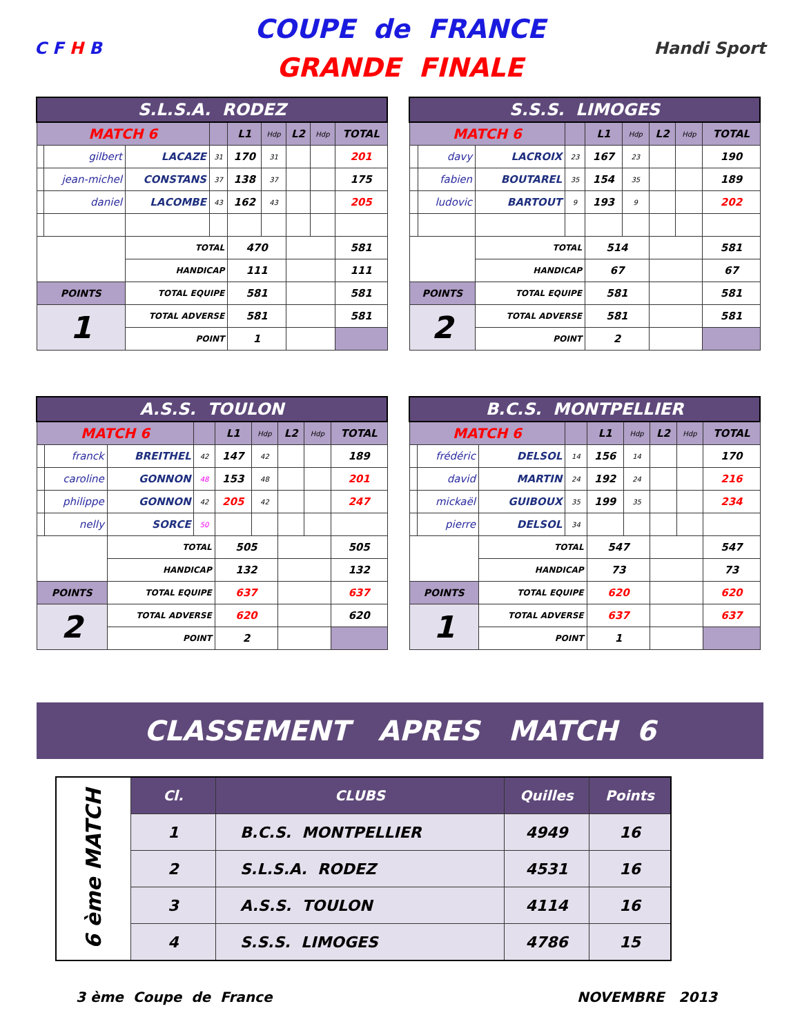C F H B
COUPE de FRANCE
GRANDE FINALE
Handi Sport
| S.L.S.A. RODEZ | | | | | | | | |
| MATCH 6 | | | | L1 | Hdp | L2 | Hdp | TOTAL |
| | gilbert | LACAZE | 31 | 170 | 31 | | | 201 |
| | jean-michel | CONSTANS | 37 | 138 | 37 | | | 175 |
| | daniel | LACOMBE | 43 | 162 | 43 | | | 205 |
| | | TOTAL | | 470 | | | | 581 |
| | | HANDICAP | | 111 | | | | 111 |
| POINTS | | TOTAL EQUIPE | | 581 | | | | 581 |
| 1 | | TOTAL ADVERSE | | 581 | | | | 581 |
| | | POINT | | 1 | | | | |
| S.S.S. LIMOGES | | | | | | | | |
| MATCH 6 | | | | L1 | Hdp | L2 | Hdp | TOTAL |
| | davy | LACROIX | 23 | 167 | 23 | | | 190 |
| | fabien | BOUTAREL | 35 | 154 | 35 | | | 189 |
| | ludovic | BARTOUT | 9 | 193 | 9 | | | 202 |
| | | TOTAL | | 514 | | | | 581 |
| | | HANDICAP | | 67 | | | | 67 |
| POINTS | | TOTAL EQUIPE | | 581 | | | | 581 |
| 2 | | TOTAL ADVERSE | | 581 | | | | 581 |
| | | POINT | | 2 | | | | |
| A.S.S. TOULON | | | | | | | | |
| MATCH 6 | | | | L1 | Hdp | L2 | Hdp | TOTAL |
| | franck | BREITHEL | 42 | 147 | 42 | | | 189 |
| | caroline | GONNON | 48 | 153 | 48 | | | 201 |
| | philippe | GONNON | 42 | 205 | 42 | | | 247 |
| | nelly | SORCE | 50 | | | | | |
| | | TOTAL | | 505 | | | | 505 |
| | | HANDICAP | | 132 | | | | 132 |
| POINTS | | TOTAL EQUIPE | | 637 | | | | 637 |
| 2 | | TOTAL ADVERSE | | 620 | | | | 620 |
| | | POINT | | 2 | | | | |
| B.C.S. MONTPELLIER | | | | | | | | |
| MATCH 6 | | | | L1 | Hdp | L2 | Hdp | TOTAL |
| | frédéric | DELSOL | 14 | 156 | 14 | | | 170 |
| | david | MARTIN | 24 | 192 | 24 | | | 216 |
| | mickaël | GUIBOUX | 35 | 199 | 35 | | | 234 |
| | pierre | DELSOL | 34 | | | | | |
| | | TOTAL | | 547 | | | | 547 |
| | | HANDICAP | | 73 | | | | 73 |
| POINTS | | TOTAL EQUIPE | | 620 | | | | 620 |
| 1 | | TOTAL ADVERSE | | 637 | | | | 637 |
| | | POINT | | 1 | | | | |
CLASSEMENT APRES MATCH 6
| 6 ème MATCH | Cl. | CLUBS | Quilles | Points |
| | 1 | B.C.S. MONTPELLIER | 4949 | 16 |
| | 2 | S.L.S.A. RODEZ | 4531 | 16 |
| | 3 | A.S.S. TOULON | 4114 | 16 |
| | 4 | S.S.S. LIMOGES | 4786 | 15 |
3 ème Coupe de France NOVEMBRE 2013